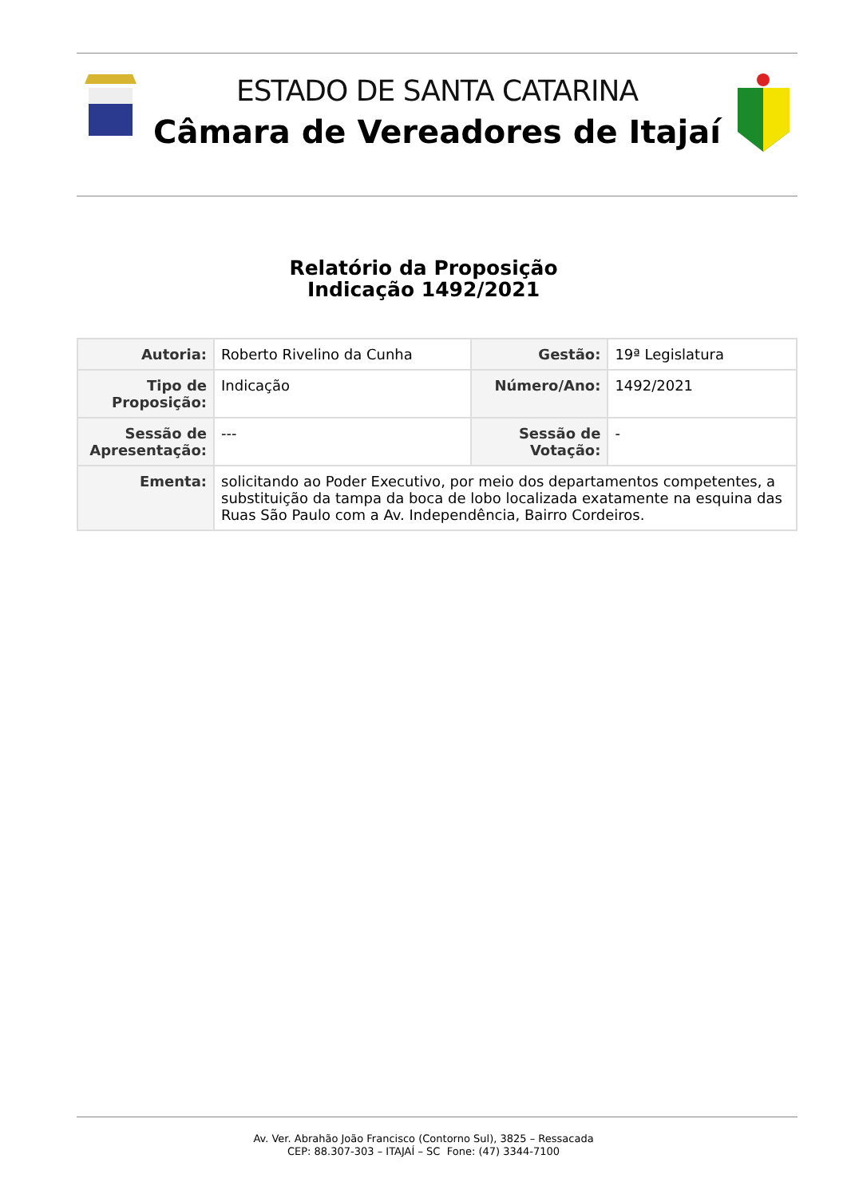ESTADO DE SANTA CATARINA
Câmara de Vereadores de Itajaí
Relatório da Proposição
Indicação 1492/2021
| Autoria: | Roberto Rivelino da Cunha | Gestão: | 19ª Legislatura |
| Tipo de Proposição: | Indicação | Número/Ano: | 1492/2021 |
| Sessão de Apresentação: | --- | Sessão de Votação: | - |
| Ementa: | solicitando ao Poder Executivo, por meio dos departamentos competentes, a substituição da tampa da boca de lobo localizada exatamente na esquina das Ruas São Paulo com a Av. Independência, Bairro Cordeiros. | | |
Av. Ver. Abrahão João Francisco (Contorno Sul), 3825 – Ressacada
CEP: 88.307-303 – ITAJAÍ – SC Fone: (47) 3344-7100